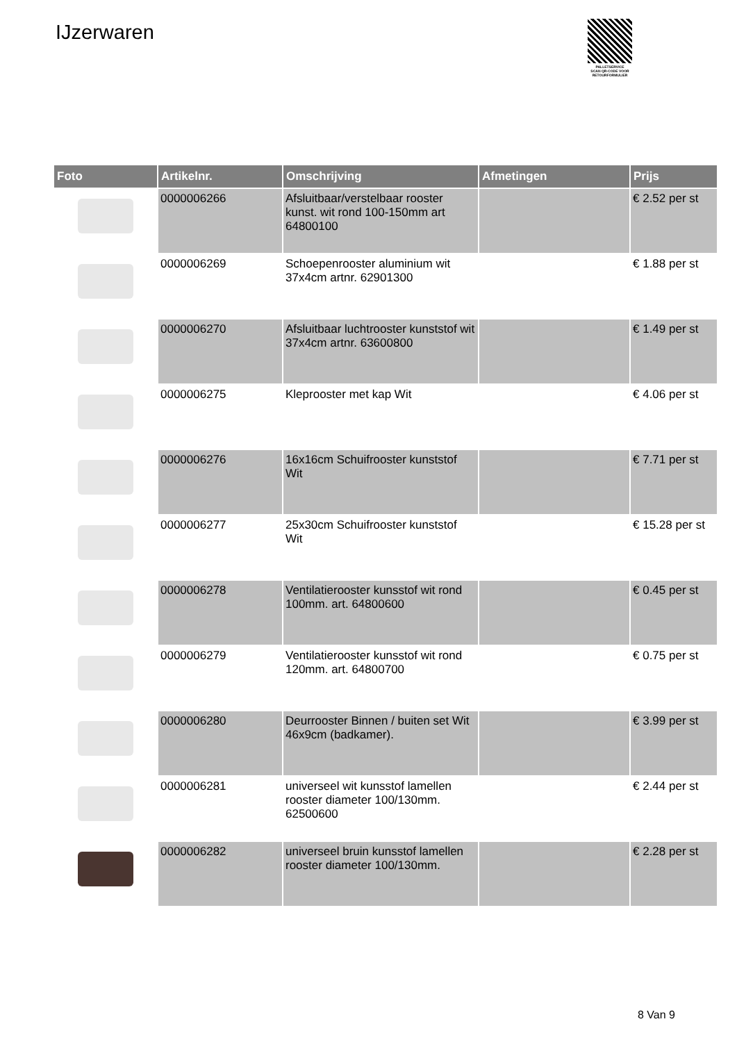IJzerwaren
PALLETSERVICE
SCAN QR-CODE VOOR RETOURFORMULIER
| Foto | Artikelnr. | Omschrijving | Afmetingen | Prijs |
| --- | --- | --- | --- | --- |
| | 0000006266 | Afsluitbaar/verstelbaar rooster kunst. wit rond 100-150mm art 64800100 | | € 2.52 per st |
| | 0000006269 | Schoepenrooster aluminium wit 37x4cm artnr. 62901300 | | € 1.88 per st |
| | 0000006270 | Afsluitbaar luchtrooster kunststof wit 37x4cm artnr. 63600800 | | € 1.49 per st |
| | 0000006275 | Kleprooster met kap Wit | | € 4.06 per st |
| | 0000006276 | 16x16cm Schuifrooster kunststof Wit | | € 7.71 per st |
| | 0000006277 | 25x30cm Schuifrooster kunststof Wit | | € 15.28 per st |
| | 0000006278 | Ventilatierooster kunsstof wit rond 100mm. art. 64800600 | | € 0.45 per st |
| | 0000006279 | Ventilatierooster kunsstof wit rond 120mm. art. 64800700 | | € 0.75 per st |
| | 0000006280 | Deurrooster Binnen / buiten set Wit 46x9cm (badkamer). | | € 3.99 per st |
| | 0000006281 | universeel wit kunsstof lamellen rooster diameter 100/130mm. 62500600 | | € 2.44 per st |
| | 0000006282 | universeel bruin kunsstof lamellen rooster diameter 100/130mm. | | € 2.28 per st |
8 Van 9